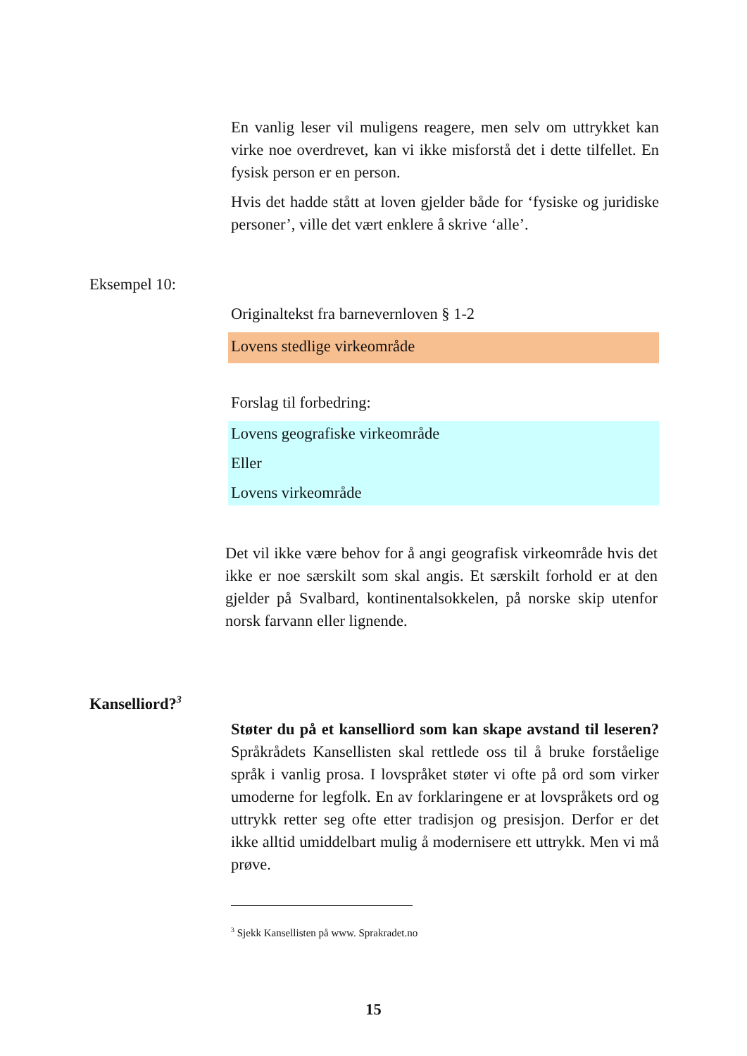En vanlig leser vil muligens reagere, men selv om uttrykket kan virke noe overdrevet, kan vi ikke misforstå det i dette tilfellet. En fysisk person er en person.
Hvis det hadde stått at loven gjelder både for ‘fysiske og juridiske personer’, ville det vært enklere å skrive ‘alle’.
Eksempel 10:
Originaltekst fra barnevernloven § 1-2
Lovens stedlige virkeområde
Forslag til forbedring:
Lovens geografiske virkeområde
Eller
Lovens virkeområde
Det vil ikke være behov for å angi geografisk virkeområde hvis det ikke er noe særskilt som skal angis. Et særskilt forhold er at den gjelder på Svalbard, kontinentalsokkelen, på norske skip utenfor norsk farvann eller lignende.
Kanselliord?<sup>3</sup>
Støter du på et kanselliord som kan skape avstand til leseren? Språkrådets Kansellisten skal rettlede oss til å bruke forståelige språk i vanlig prosa. I lovspråket støter vi ofte på ord som virker umoderne for legfolk. En av forklaringene er at lovspråkets ord og uttrykk retter seg ofte etter tradisjon og presisjon. Derfor er det ikke alltid umiddelbart mulig å modernisere ett uttrykk. Men vi må prøve.
<sup>3</sup> Sjekk Kansellisten på www. Sprakradet.no
15